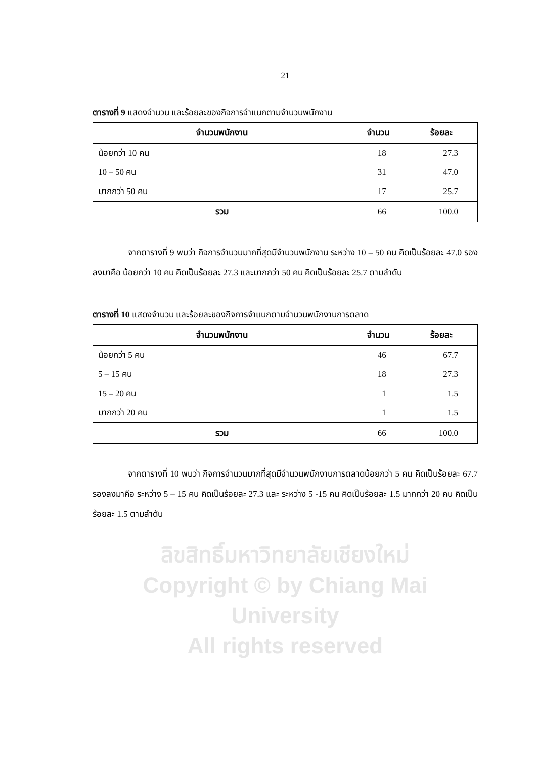21
ตารางที่ 9 แสดงจำนวน และร้อยละของกิจการจำแนกตามจำนวนพนักงาน
| จำนวนพนักงาน | จำนวน | ร้อยละ |
| --- | --- | --- |
| น้อยกว่า 10 คน | 18 | 27.3 |
| 10 – 50 คน | 31 | 47.0 |
| มากกว่า 50 คน | 17 | 25.7 |
| รวม | 66 | 100.0 |
จากตารางที่ 9 พบว่า กิจการจำนวนมากที่สุดมีจำนวนพนักงาน ระหว่าง 10 – 50 คน คิดเป็นร้อยละ 47.0 รองลงมาคือ น้อยกว่า 10 คน คิดเป็นร้อยละ 27.3 และมากกว่า 50 คน คิดเป็นร้อยละ 25.7 ตามลำดับ
ตารางที่ 10 แสดงจำนวน และร้อยละของกิจการจำแนกตามจำนวนพนักงานการตลาด
| จำนวนพนักงาน | จำนวน | ร้อยละ |
| --- | --- | --- |
| น้อยกว่า 5 คน | 46 | 67.7 |
| 5 – 15 คน | 18 | 27.3 |
| 15 – 20 คน | 1 | 1.5 |
| มากกว่า 20 คน | 1 | 1.5 |
| รวม | 66 | 100.0 |
จากตารางที่ 10 พบว่า กิจการจำนวนมากที่สุดมีจำนวนพนักงานการตลาดน้อยกว่า 5 คน คิดเป็นร้อยละ 67.7 รองลงมาคือ ระหว่าง 5 – 15 คน คิดเป็นร้อยละ 27.3 และ ระหว่าง 5 -15 คน คิดเป็นร้อยละ 1.5 มากกว่า 20 คน คิดเป็นร้อยละ 1.5 ตามลำดับ
ลิขสิทธิ์มหาวิทยาลัยเชียงใหม่
Copyright © by Chiang Mai University
All rights reserved